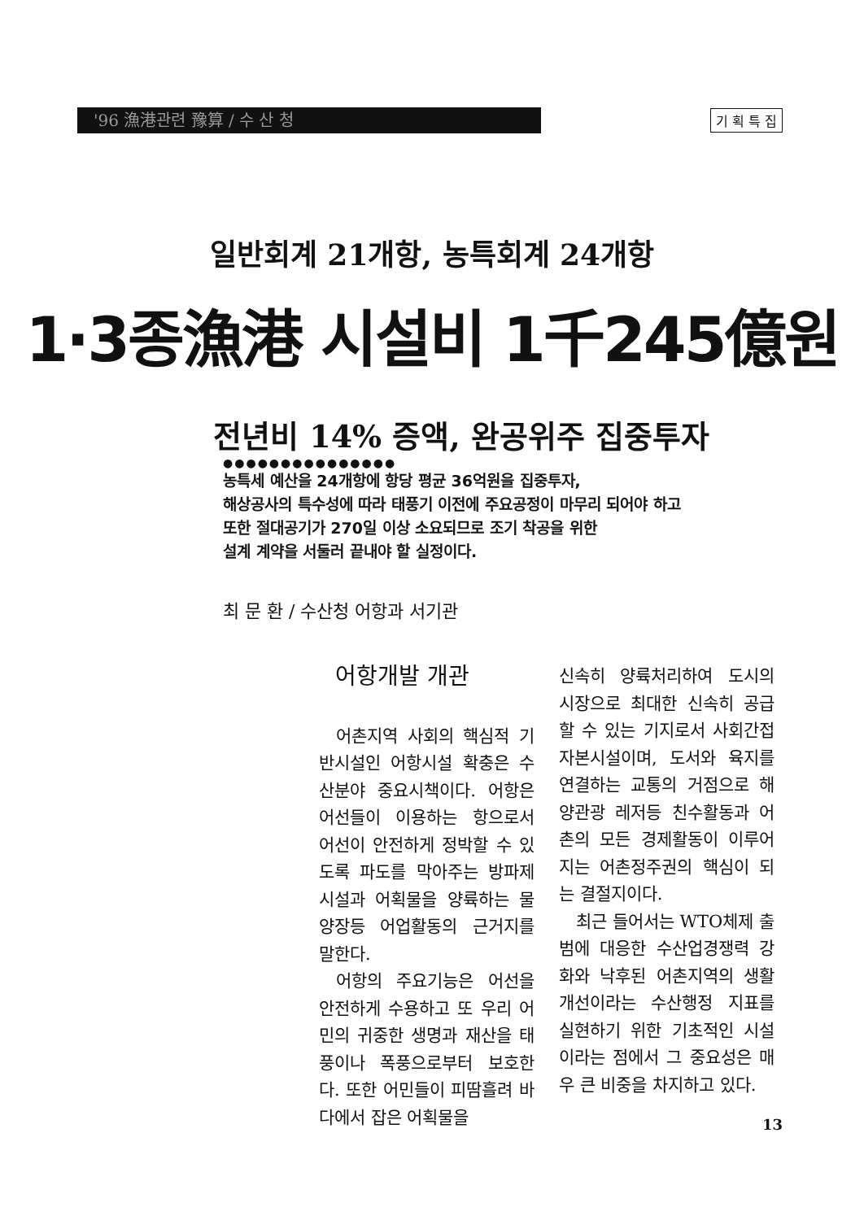'96 漁港관련 豫算 / 수 산 청
기 획 특 집
일반회계 21개항, 농특회계 24개항
1·3종漁港 시설비 1千245億원
전년비 14% 증액, 완공위주 집중투자
●●●●●●●●●●●●●●●
농특세 예산을 24개항에 항당 평균 36억원을 집중투자,
해상공사의 특수성에 따라 태풍기 이전에 주요공정이 마무리 되어야 하고
또한 절대공기가 270일 이상 소요되므로 조기 착공을 위한
설계 계약을 서둘러 끝내야 할 실정이다.
최 문 환 / 수산청 어항과 서기관
어항개발 개관
어촌지역 사회의 핵심적 기반시설인 어항시설 확충은 수산분야 중요시책이다. 어항은 어선들이 이용하는 항으로서 어선이 안전하게 정박할 수 있도록 파도를 막아주는 방파제시설과 어획물을 양륙하는 물양장등 어업활동의 근거지를 말한다.
어항의 주요기능은 어선을 안전하게 수용하고 또 우리 어민의 귀중한 생명과 재산을 태풍이나 폭풍으로부터 보호한다. 또한 어민들이 피땀흘려 바다에서 잡은 어획물을
신속히 양륙처리하여 도시의 시장으로 최대한 신속히 공급할 수 있는 기지로서 사회간접 자본시설이며, 도서와 육지를 연결하는 교통의 거점으로 해양관광 레저등 친수활동과 어촌의 모든 경제활동이 이루어지는 어촌정주권의 핵심이 되는 결절지이다.
최근 들어서는 WTO체제 출범에 대응한 수산업경쟁력 강화와 낙후된 어촌지역의 생활개선이라는 수산행정 지표를 실현하기 위한 기초적인 시설이라는 점에서 그 중요성은 매우 큰 비중을 차지하고 있다.
13